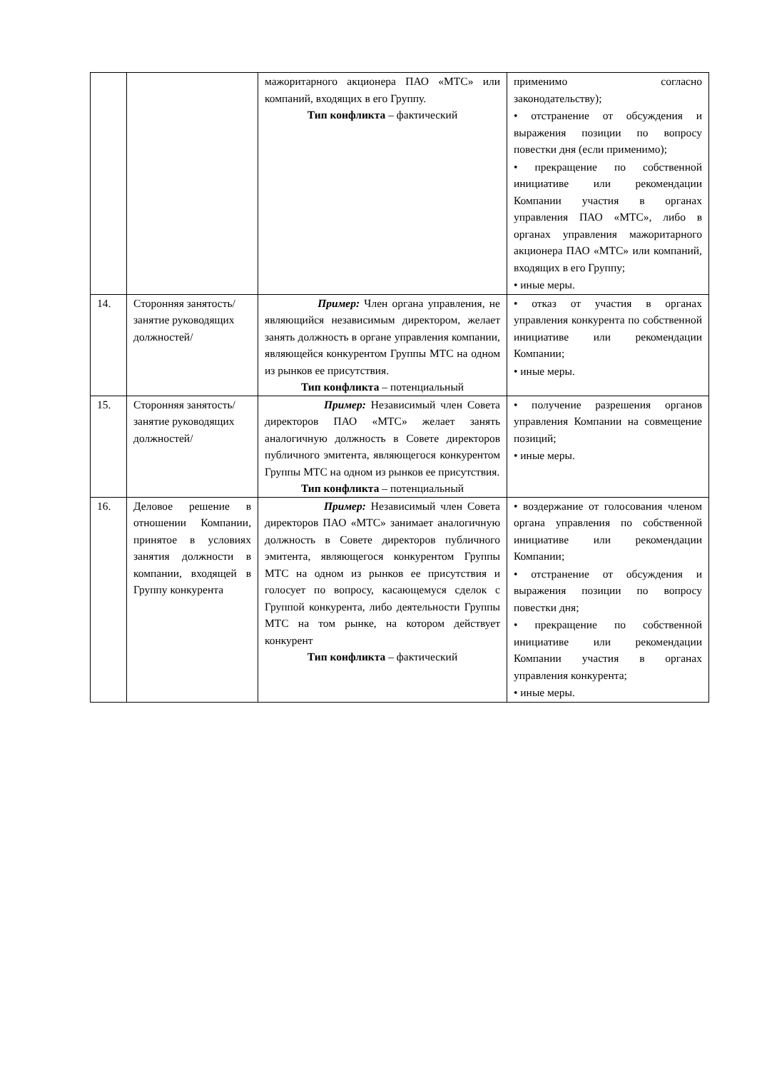| | | мажоритарного акционера ПАО «МТС» или компаний, входящих в его Группу. Тип конфликта – фактический | применимо согласно законодательству); • отстранение от обсуждения и выражения позиции по вопросу повестки дня (если применимо); • прекращение по собственной инициативе или рекомендации Компании участия в органах управления ПАО «МТС», либо в органах управления мажоритарного акционера ПАО «МТС» или компаний, входящих в его Группу; • иные меры. |
| 14. | Сторонняя занятость/ занятие руководящих должностей/ | Пример: Член органа управления, не являющийся независимым директором, желает занять должность в органе управления компании, являющейся конкурентом Группы МТС на одном из рынков ее присутствия. Тип конфликта – потенциальный | • отказ от участия в органах управления конкурента по собственной инициативе или рекомендации Компании; • иные меры. |
| 15. | Сторонняя занятость/ занятие руководящих должностей/ | Пример: Независимый член Совета директоров ПАО «МТС» желает занять аналогичную должность в Совете директоров публичного эмитента, являющегося конкурентом Группы МТС на одном из рынков ее присутствия. Тип конфликта – потенциальный | • получение разрешения органов управления Компании на совмещение позиций; • иные меры. |
| 16. | Деловое решение в отношении Компании, принятое в условиях занятия должности в компании, входящей в Группу конкурента | Пример: Независимый член Совета директоров ПАО «МТС» занимает аналогичную должность в Совете директоров публичного эмитента, являющегося конкурентом Группы МТС на одном из рынков ее присутствия и голосует по вопросу, касающемуся сделок с Группой конкурента, либо деятельности Группы МТС на том рынке, на котором действует конкурент Тип конфликта – фактический | • воздержание от голосования членом органа управления по собственной инициативе или рекомендации Компании; • отстранение от обсуждения и выражения позиции по вопросу повестки дня; • прекращение по собственной инициативе или рекомендации Компании участия в органах управления конкурента; • иные меры. |